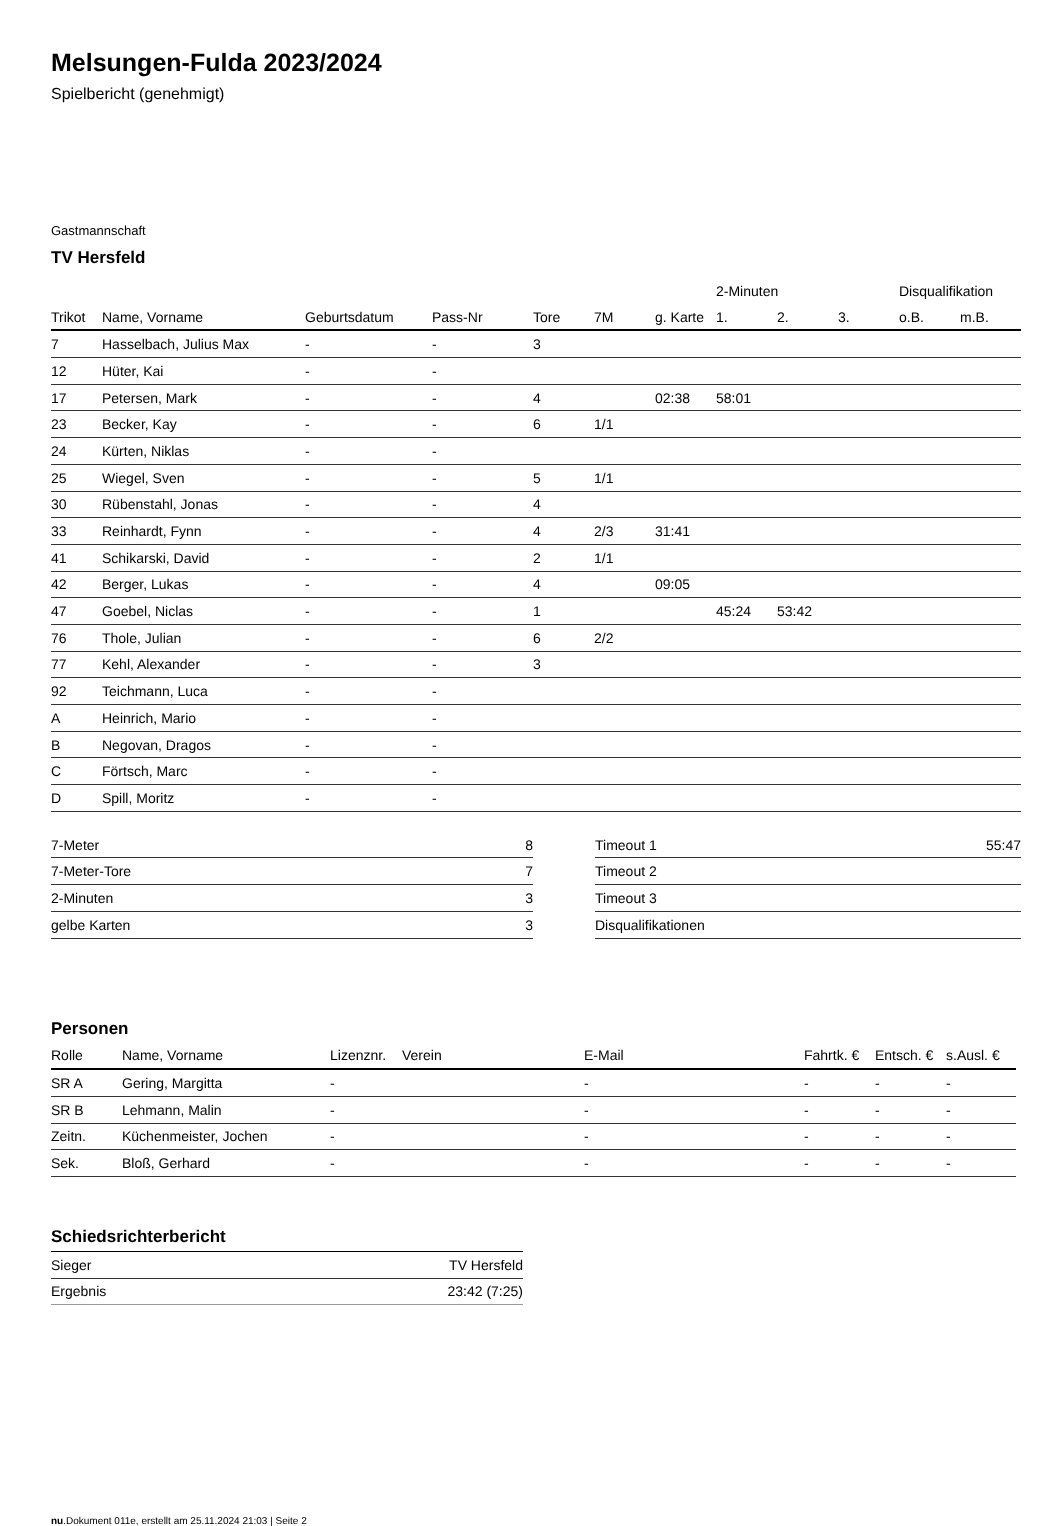Melsungen-Fulda 2023/2024
Spielbericht (genehmigt)
Gastmannschaft
TV Hersfeld
| | | | | | | | 2-Minuten | | | Disqualifikation | |
| --- | --- | --- | --- | --- | --- | --- | --- | --- | --- | --- | --- |
| Trikot | Name, Vorname | Geburtsdatum | Pass-Nr | Tore | 7M | g. Karte | 1. | 2. | 3. | o.B. | m.B. |
| 7 | Hasselbach, Julius Max | - | - | 3 | | | | | | | |
| 12 | Hüter, Kai | - | - | | | | | | | | |
| 17 | Petersen, Mark | - | - | 4 | | 02:38 | 58:01 | | | | |
| 23 | Becker, Kay | - | - | 6 | 1/1 | | | | | | |
| 24 | Kürten, Niklas | - | - | | | | | | | | |
| 25 | Wiegel, Sven | - | - | 5 | 1/1 | | | | | | |
| 30 | Rübenstahl, Jonas | - | - | 4 | | | | | | | |
| 33 | Reinhardt, Fynn | - | - | 4 | 2/3 | 31:41 | | | | | |
| 41 | Schikarski, David | - | - | 2 | 1/1 | | | | | | |
| 42 | Berger, Lukas | - | - | 4 | | 09:05 | | | | | |
| 47 | Goebel, Niclas | - | - | 1 | | | 45:24 | 53:42 | | | |
| 76 | Thole, Julian | - | - | 6 | 2/2 | | | | | | |
| 77 | Kehl, Alexander | - | - | 3 | | | | | | | |
| 92 | Teichmann, Luca | - | - | | | | | | | | |
| A | Heinrich, Mario | - | - | | | | | | | | |
| B | Negovan, Dragos | - | - | | | | | | | | |
| C | Förtsch, Marc | - | - | | | | | | | | |
| D | Spill, Moritz | - | - | | | | | | | | |
| 7-Meter | 8 |
| 7-Meter-Tore | 7 |
| 2-Minuten | 3 |
| gelbe Karten | 3 |
| Timeout 1 | 55:47 |
| Timeout 2 | |
| Timeout 3 | |
| Disqualifikationen | |
Personen
| Rolle | Name, Vorname | Lizenznr. | Verein | E-Mail | Fahrtk. € | Entsch. € | s.Ausl. € |
| --- | --- | --- | --- | --- | --- | --- | --- |
| SR A | Gering, Margitta | - | | - | - | - | - |
| SR B | Lehmann, Malin | - | | - | - | - | - |
| Zeitn. | Küchenmeister, Jochen | - | | - | - | - | - |
| Sek. | Bloß, Gerhard | - | | - | - | - | - |
Schiedsrichterbericht
| Sieger | TV Hersfeld |
| Ergebnis | 23:42 (7:25) |
nu.Dokument 011e, erstellt am 25.11.2024 21:03 | Seite 2